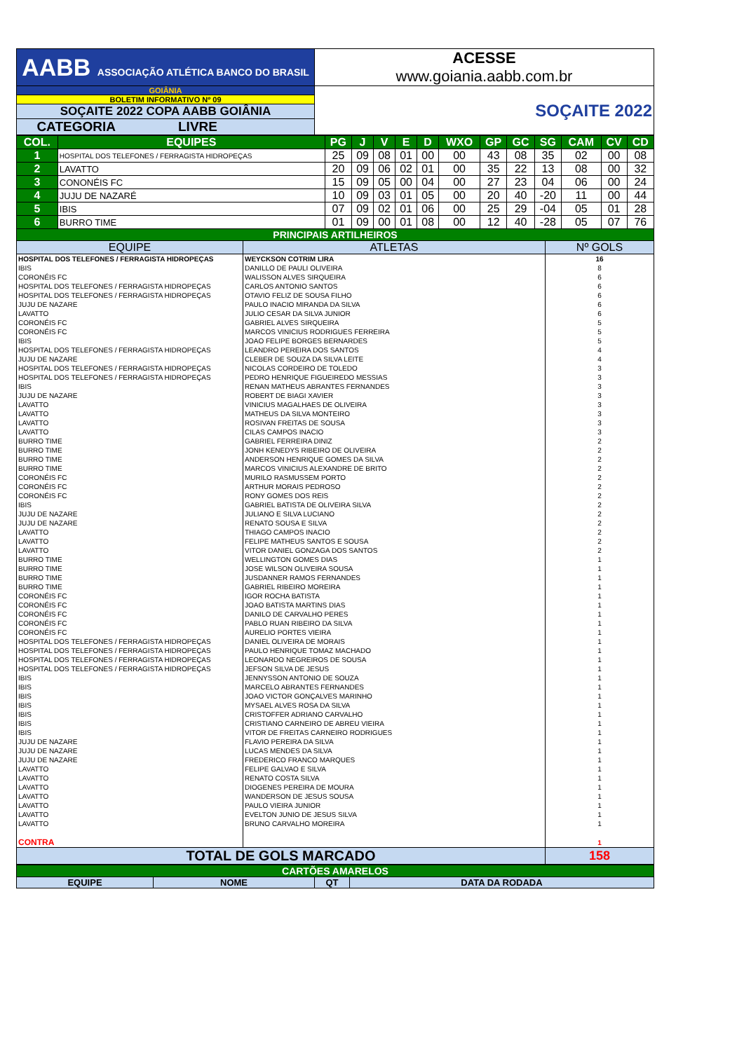| AABB ASSOCIAÇÃO ATLÉTICA BANCO DO BRASIL | ACESSE www.goiania.aabb.com.br |
| GOIÂNIA | SOÇAITE 2022 |
| BOLETIM INFORMATIVO Nº 09 | |
| SOÇAITE 2022 COPA AABB GOIÂNIA | |
| CATEGORIA LIVRE | |
| COL. | EQUIPES | PG | J | V | E | D | WXO | GP | GC | SG | CAM | CV | CD |
| 1 | HOSPITAL DOS TELEFONES / FERRAGISTA HIDROPEÇAS | 25 | 09 | 08 | 01 | 00 | 00 | 43 | 08 | 35 | 02 | 00 | 08 |
| 2 | LAVATTO | 20 | 09 | 06 | 02 | 01 | 00 | 35 | 22 | 13 | 08 | 00 | 32 |
| 3 | CONONÉIS FC | 15 | 09 | 05 | 00 | 04 | 00 | 27 | 23 | 04 | 06 | 00 | 24 |
| 4 | JUJU DE NAZARÉ | 10 | 09 | 03 | 01 | 05 | 00 | 20 | 40 | -20 | 11 | 00 | 44 |
| 5 | IBIS | 07 | 09 | 02 | 01 | 06 | 00 | 25 | 29 | -04 | 05 | 01 | 28 |
| 6 | BURRO TIME | 01 | 09 | 00 | 01 | 08 | 00 | 12 | 40 | -28 | 05 | 07 | 76 |
| PRINCIPAIS ARTILHEIROS | | |
| EQUIPE | ATLETAS | Nº GOLS |
| HOSPITAL DOS TELEFONES / FERRAGISTA HIDROPEÇAS | WEYCKSON COTRIM LIRA | 16 |
| IBIS | DANILLO DE PAULI OLIVEIRA | 8 |
| CORONÉIS FC | WALISSON ALVES SIRQUEIRA | 6 |
| HOSPITAL DOS TELEFONES / FERRAGISTA HIDROPEÇAS | CARLOS ANTONIO SANTOS | 6 |
| HOSPITAL DOS TELEFONES / FERRAGISTA HIDROPEÇAS | OTAVIO FELIZ DE SOUSA FILHO | 6 |
| JUJU DE NAZARE | PAULO INACIO MIRANDA DA SILVA | 6 |
| LAVATTO | JULIO CESAR DA SILVA JUNIOR | 6 |
| CORONÉIS FC | GABRIEL ALVES SIRQUEIRA | 5 |
| CORONÉIS FC | MARCOS VINICIUS RODRIGUES FERREIRA | 5 |
| IBIS | JOAO FELIPE BORGES BERNARDES | 5 |
| HOSPITAL DOS TELEFONES / FERRAGISTA HIDROPEÇAS | LEANDRO PEREIRA DOS SANTOS | 4 |
| JUJU DE NAZARE | CLEBER DE SOUZA DA SILVA LEITE | 4 |
| HOSPITAL DOS TELEFONES / FERRAGISTA HIDROPEÇAS | NICOLAS CORDEIRO DE TOLEDO | 3 |
| HOSPITAL DOS TELEFONES / FERRAGISTA HIDROPEÇAS | PEDRO HENRIQUE FIGUEIREDO MESSIAS | 3 |
| IBIS | RENAN MATHEUS ABRANTES FERNANDES | 3 |
| JUJU DE NAZARE | ROBERT DE BIAGI XAVIER | 3 |
| LAVATTO | VINICIUS MAGALHAES DE OLIVEIRA | 3 |
| LAVATTO | MATHEUS DA SILVA MONTEIRO | 3 |
| LAVATTO | ROSIVAN FREITAS DE SOUSA | 3 |
| LAVATTO | CILAS CAMPOS INACIO | 3 |
| BURRO TIME | GABRIEL FERREIRA DINIZ | 2 |
| BURRO TIME | JONH KENEDYS RIBEIRO DE OLIVEIRA | 2 |
| BURRO TIME | ANDERSON HENRIQUE GOMES DA SILVA | 2 |
| BURRO TIME | MARCOS VINICIUS ALEXANDRE DE BRITO | 2 |
| CORONÉIS FC | MURILO RASMUSSEM PORTO | 2 |
| CORONÉIS FC | ARTHUR MORAIS PEDROSO | 2 |
| CORONÉIS FC | RONY GOMES DOS REIS | 2 |
| IBIS | GABRIEL BATISTA DE OLIVEIRA SILVA | 2 |
| JUJU DE NAZARE | JULIANO E SILVA LUCIANO | 2 |
| JUJU DE NAZARE | RENATO SOUSA E SILVA | 2 |
| LAVATTO | THIAGO CAMPOS INACIO | 2 |
| LAVATTO | FELIPE MATHEUS SANTOS E SOUSA | 2 |
| LAVATTO | VITOR DANIEL GONZAGA DOS SANTOS | 2 |
| BURRO TIME | WELLINGTON GOMES DIAS | 1 |
| BURRO TIME | JOSE WILSON OLIVEIRA SOUSA | 1 |
| BURRO TIME | JUSDANNER RAMOS FERNANDES | 1 |
| BURRO TIME | GABRIEL RIBEIRO MOREIRA | 1 |
| CORONÉIS FC | IGOR ROCHA BATISTA | 1 |
| CORONÉIS FC | JOAO BATISTA MARTINS DIAS | 1 |
| CORONÉIS FC | DANILO DE CARVALHO PERES | 1 |
| CORONÉIS FC | PABLO RUAN RIBEIRO DA SILVA | 1 |
| CORONÉIS FC | AURELIO PORTES VIEIRA | 1 |
| HOSPITAL DOS TELEFONES / FERRAGISTA HIDROPEÇAS | DANIEL OLIVEIRA DE MORAIS | 1 |
| HOSPITAL DOS TELEFONES / FERRAGISTA HIDROPEÇAS | PAULO HENRIQUE TOMAZ MACHADO | 1 |
| HOSPITAL DOS TELEFONES / FERRAGISTA HIDROPEÇAS | LEONARDO NEGREIROS DE SOUSA | 1 |
| HOSPITAL DOS TELEFONES / FERRAGISTA HIDROPEÇAS | JEFSON SILVA DE JESUS | 1 |
| IBIS | JENNYSSON ANTONIO DE SOUZA | 1 |
| IBIS | MARCELO ABRANTES FERNANDES | 1 |
| IBIS | JOAO VICTOR GONÇALVES MARINHO | 1 |
| IBIS | MYSAEL ALVES ROSA DA SILVA | 1 |
| IBIS | CRISTOFFER ADRIANO CARVALHO | 1 |
| IBIS | CRISTIANO CARNEIRO DE ABREU VIEIRA | 1 |
| IBIS | VITOR DE FREITAS CARNEIRO RODRIGUES | 1 |
| JUJU DE NAZARE | FLAVIO PEREIRA DA SILVA | 1 |
| JUJU DE NAZARE | LUCAS MENDES DA SILVA | 1 |
| JUJU DE NAZARE | FREDERICO FRANCO MARQUES | 1 |
| LAVATTO | FELIPE GALVAO E SILVA | 1 |
| LAVATTO | RENATO COSTA SILVA | 1 |
| LAVATTO | DIOGENES PEREIRA DE MOURA | 1 |
| LAVATTO | WANDERSON DE JESUS SOUSA | 1 |
| LAVATTO | PAULO VIEIRA JUNIOR | 1 |
| LAVATTO | EVELTON JUNIO DE JESUS SILVA | 1 |
| LAVATTO | BRUNO CARVALHO MOREIRA | 1 |
| CONTRA | | 1 |
| TOTAL DE GOLS MARCADO | | 158 |
| CARTÕES AMARELOS | | | |
| EQUIPE | NOME | QT | DATA DA RODADA |